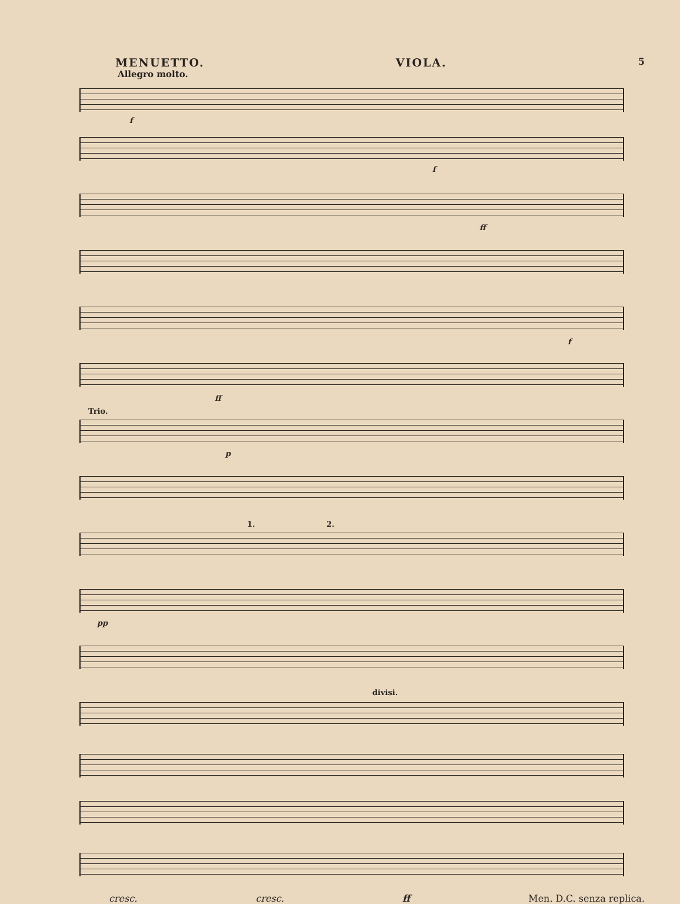MENUETTO. VIOLA. 5
Allegro molto.
f
f
ff
f
ff
Trio.
p
1. 2.
pp
divisi.
cresc. cresc. ff Men. D.C. senza replica.